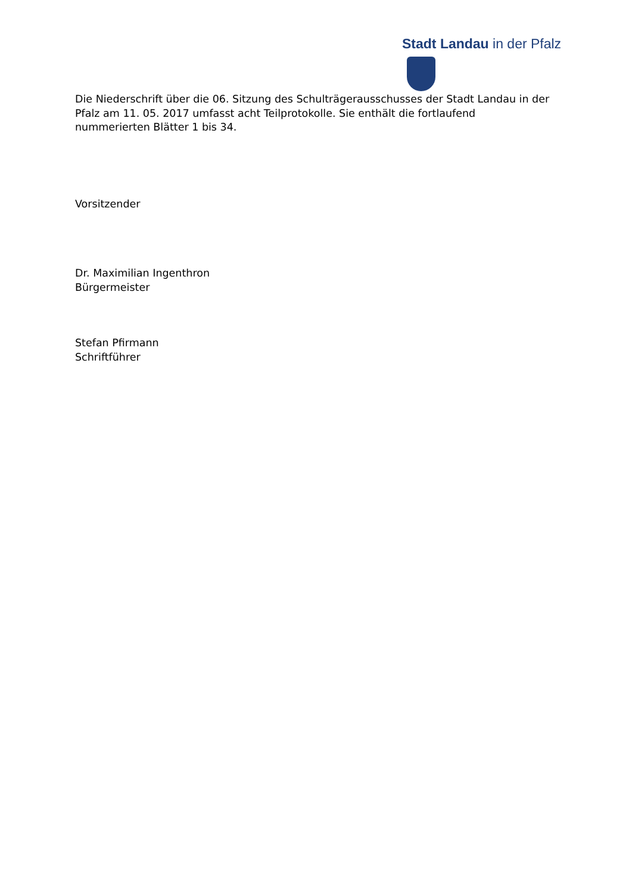Stadt Landau in der Pfalz
Die Niederschrift über die 06. Sitzung des Schulträgerausschusses der Stadt Landau in der Pfalz am 11. 05. 2017 umfasst acht Teilprotokolle. Sie enthält die fortlaufend nummerierten Blätter 1 bis 34.
Vorsitzender
Dr. Maximilian Ingenthron
Bürgermeister
Stefan Pfirmann
Schriftführer